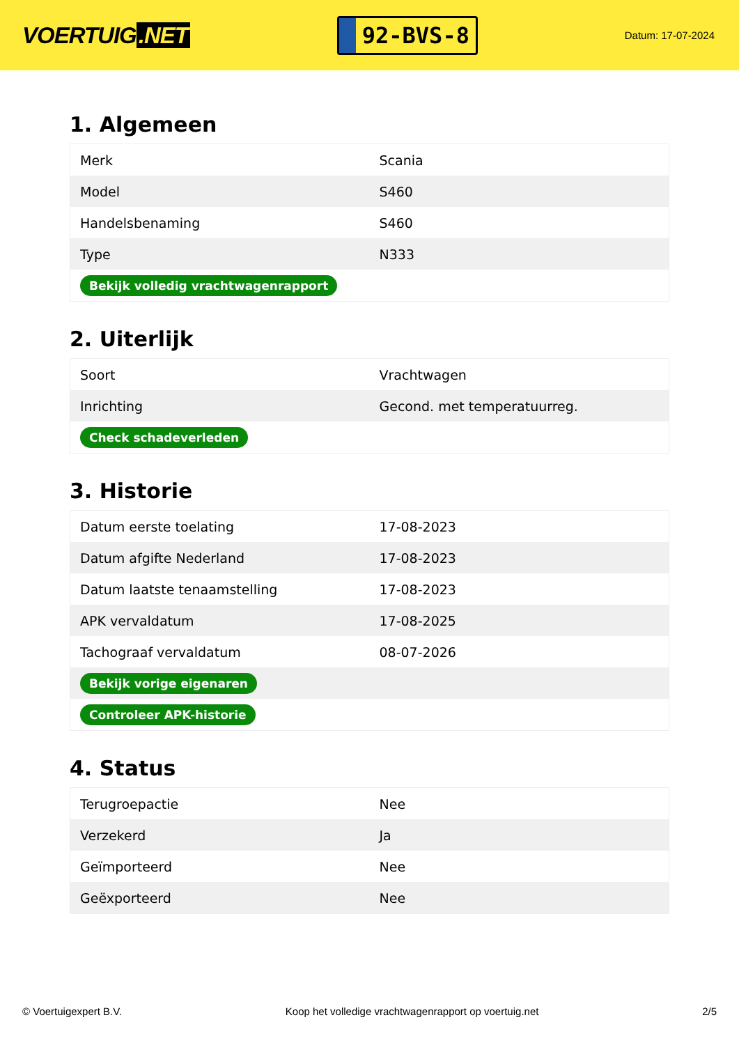VOERTUIG.NET
92-BVS-8
Datum: 17-07-2024
1. Algemeen
| Merk | Scania |
| Model | S460 |
| Handelsbenaming | S460 |
| Type | N333 |
| Bekijk volledig vrachtwagenrapport | |
2. Uiterlijk
| Soort | Vrachtwagen |
| Inrichting | Gecond. met temperatuurreg. |
| Check schadeverleden | |
3. Historie
| Datum eerste toelating | 17-08-2023 |
| Datum afgifte Nederland | 17-08-2023 |
| Datum laatste tenaamstelling | 17-08-2023 |
| APK vervaldatum | 17-08-2025 |
| Tachograaf vervaldatum | 08-07-2026 |
| Bekijk vorige eigenaren | |
| Controleer APK-historie | |
4. Status
| Terugroepactie | Nee |
| Verzekerd | Ja |
| Geïmporteerd | Nee |
| Geëxporteerd | Nee |
© Voertuigexpert B.V. Koop het volledige vrachtwagenrapport op voertuig.net 2/5